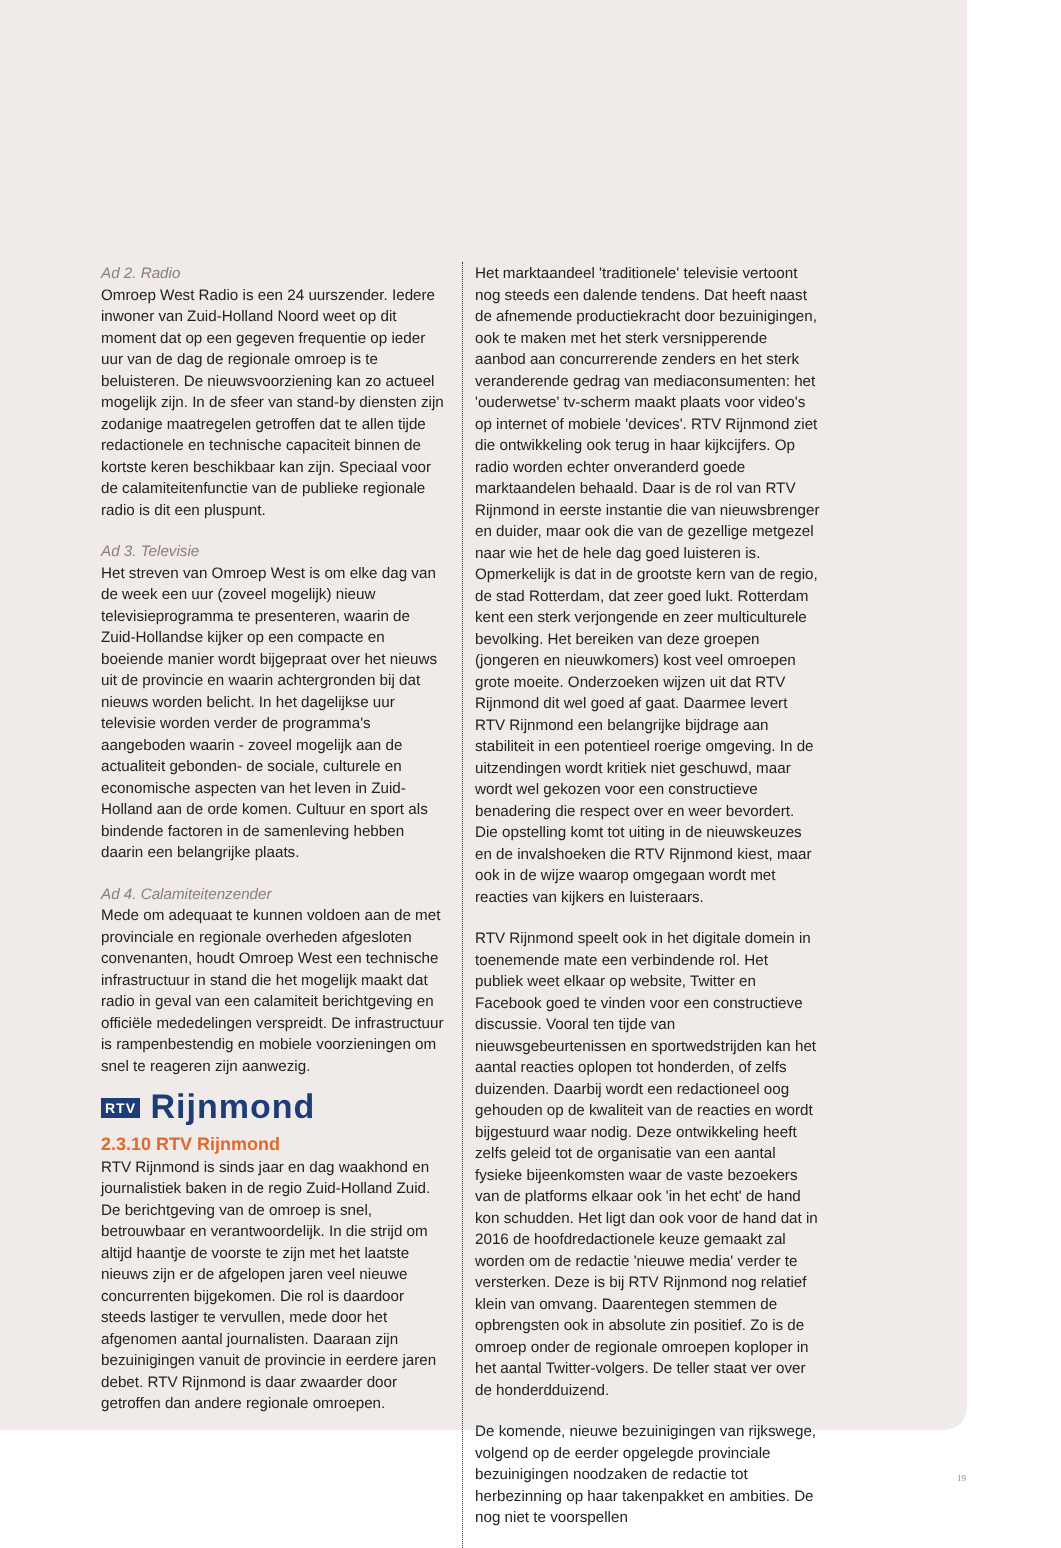Ad 2. Radio
Omroep West Radio is een 24 uurszender. Iedere inwoner van Zuid-Holland Noord weet op dit moment dat op een gegeven frequentie op ieder uur van de dag de regionale omroep is te beluisteren. De nieuws­voorziening kan zo actueel mogelijk zijn. In de sfeer van stand-by diensten zijn zodanige maatregelen getroffen dat te allen tijde redactionele en technische capaciteit binnen de kortste keren beschikbaar kan zijn. Speciaal voor de calamiteitenfunctie van de publieke regionale radio is dit een pluspunt.
Ad 3. Televisie
Het streven van Omroep West is om elke dag van de week een uur (zoveel mogelijk) nieuw televisiepro­gramma te presenteren, waarin de Zuid-Hollandse kijker op een compacte en boeiende manier wordt bijgepraat over het nieuws uit de provincie en waarin achtergronden bij dat nieuws worden belicht. In het dagelijkse uur televisie worden verder de program­ma's aangeboden waarin - zoveel mogelijk aan de actualiteit gebonden- de sociale, culturele en econo­mische aspecten van het leven in Zuid-Holland aan de orde komen. Cultuur en sport als bindende factoren in de samenleving hebben daarin een belangrijke plaats.
Ad 4. Calamiteitenzender
Mede om adequaat te kunnen voldoen aan de met provinciale en regionale overheden afgesloten convenanten, houdt Omroep West een technische infrastructuur in stand die het mogelijk maakt dat radio in geval van een calamiteit berichtgeving en officiële mededelingen verspreidt. De infrastructuur is rampenbestendig en mobiele voorzieningen om snel te reageren zijn aanwezig.
RTV Rijnmond
2.3.10 RTV Rijnmond
RTV Rijnmond is sinds jaar en dag waakhond en journalistiek baken in de regio Zuid-Holland Zuid. De berichtgeving van de omroep is snel, betrouwbaar en verantwoordelijk. In die strijd om altijd haantje de voorste te zijn met het laatste nieuws zijn er de afge­lopen jaren veel nieuwe concurrenten bijgekomen. Die rol is daardoor steeds lastiger te vervullen, mede door het afgenomen aantal journalisten. Daaraan zijn bezuinigingen vanuit de provincie in eerdere jaren debet. RTV Rijnmond is daar zwaarder door getroffen dan andere regionale omroepen.
Het marktaandeel 'traditionele' televisie vertoont nog steeds een dalende tendens. Dat heeft naast de afnemende productiekracht door bezuinigingen, ook te maken met het sterk versnipperende aanbod aan concurrerende zenders en het sterk veranderende gedrag van mediaconsumenten: het 'ouderwetse' tv-scherm maakt plaats voor video's op internet of mobiele 'devices'. RTV Rijnmond ziet die ontwikkeling ook terug in haar kijkcijfers. Op radio worden echter onveranderd goede marktaandelen behaald. Daar is de rol van RTV Rijnmond in eerste instantie die van nieuwsbrenger en duider, maar ook die van de gezel­lige metgezel naar wie het de hele dag goed luisteren is. Opmerkelijk is dat in de grootste kern van de regio, de stad Rotterdam, dat zeer goed lukt. Rotterdam kent een sterk verjongende en zeer multiculturele bevolking. Het bereiken van deze groepen (jongeren en nieuwko­mers) kost veel omroepen grote moeite. Onderzoeken wijzen uit dat RTV Rijnmond dit wel goed af gaat. Daarmee levert RTV Rijnmond een belangrijke bijdrage aan stabiliteit in een potentieel roerige omgeving. In de uitzendingen wordt kritiek niet geschuwd, maar wordt wel gekozen voor een constructieve benadering die respect over en weer bevordert. Die opstelling komt tot uiting in de nieuwskeuzes en de invalshoeken die RTV Rijnmond kiest, maar ook in de wijze waarop omge­gaan wordt met reacties van kijkers en luisteraars.
RTV Rijnmond speelt ook in het digitale domein in toenemende mate een verbindende rol. Het publiek weet elkaar op website, Twitter en Facebook goed te vinden voor een constructieve discussie. Vooral ten tijde van nieuwsgebeurtenissen en sportwedstrijden kan het aantal reacties oplopen tot honderden, of zelfs duizenden. Daarbij wordt een redactioneel oog gehouden op de kwaliteit van de reacties en wordt bijgestuurd waar nodig. Deze ontwikkeling heeft zelfs geleid tot de organisatie van een aantal fysieke bijeen­komsten waar de vaste bezoekers van de platforms elkaar ook 'in het echt' de hand kon schudden. Het ligt dan ook voor de hand dat in 2016 de hoofdredactio­nele keuze gemaakt zal worden om de redactie 'nieuwe media' verder te versterken. Deze is bij RTV Rijnmond nog relatief klein van omvang. Daarentegen stemmen de opbrengsten ook in absolute zin positief. Zo is de omroep onder de regionale omroepen koploper in het aantal Twitter-volgers. De teller staat ver over de honderdduizend.
De komende, nieuwe bezuinigingen van rijkswege, volgend op de eerder opgelegde provinciale bezuini­gingen noodzaken de redactie tot herbezinning op haar takenpakket en ambities. De nog niet te voorspellen
19